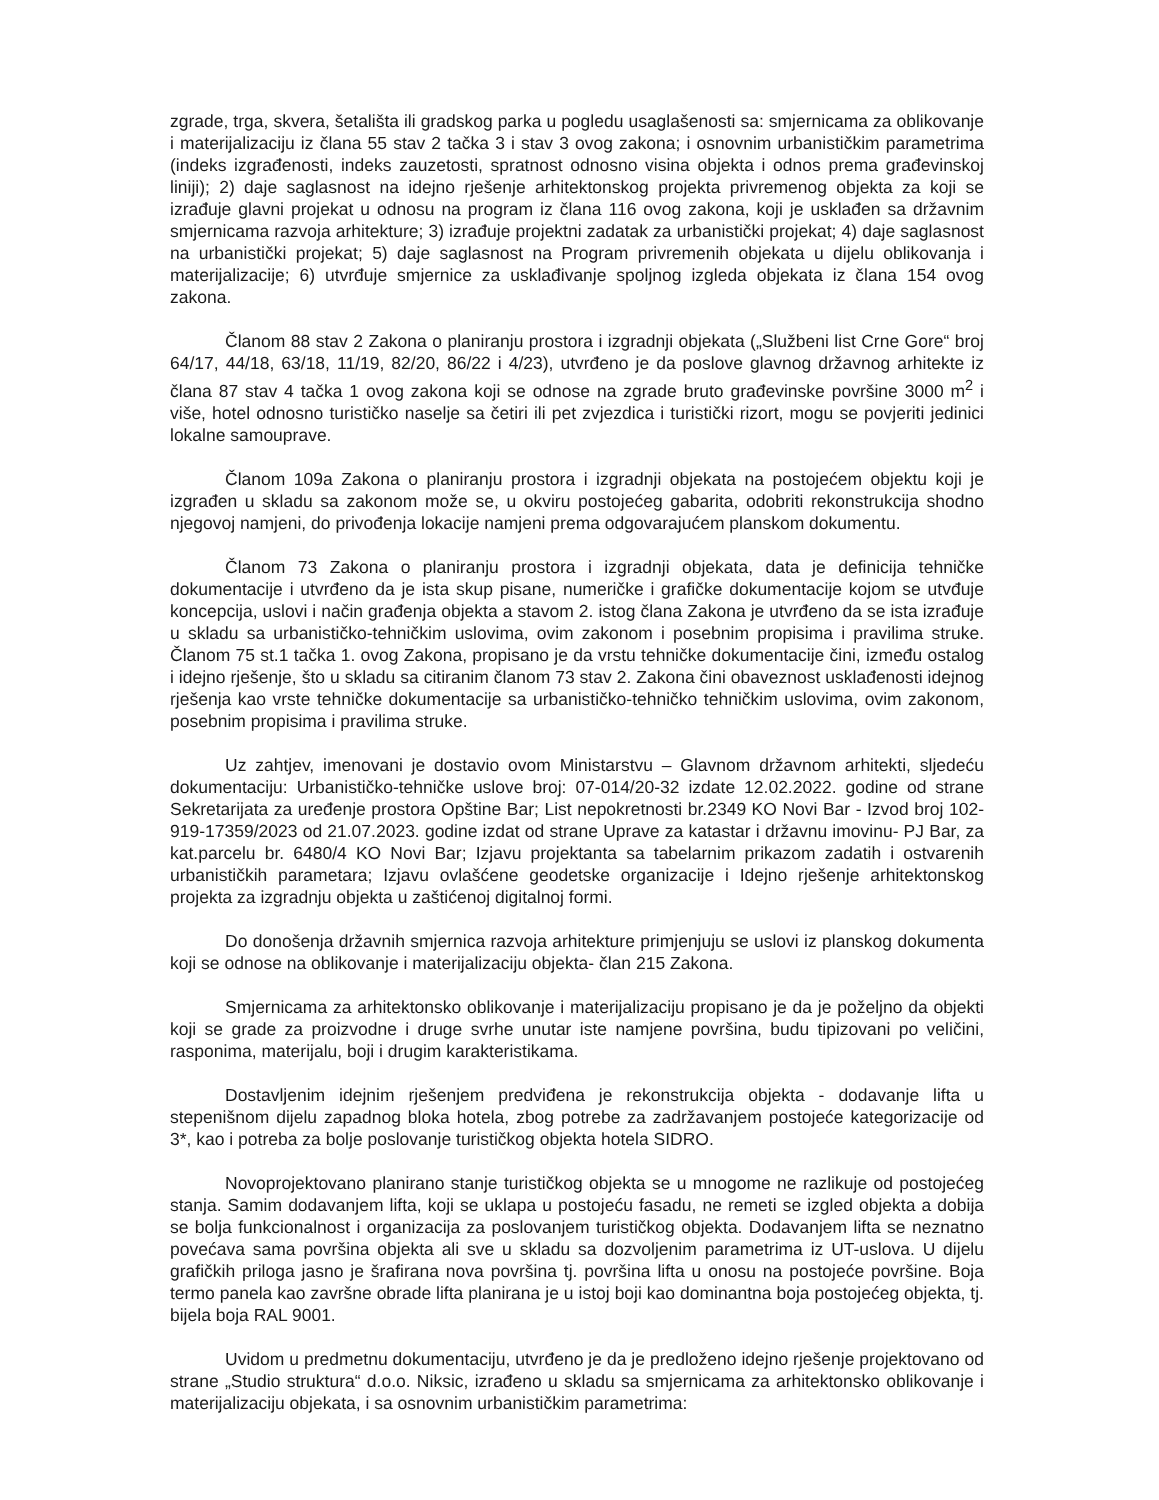zgrade, trga, skvera, šetališta ili gradskog parka u pogledu usaglašenosti sa: smjernicama za oblikovanje i materijalizaciju iz člana 55 stav 2 tačka 3 i stav 3 ovog zakona; i osnovnim urbanističkim parametrima (indeks izgrađenosti, indeks zauzetosti, spratnost odnosno visina objekta i odnos prema građevinskoj liniji); 2) daje saglasnost na idejno rješenje arhitektonskog projekta privremenog objekta za koji se izrađuje glavni projekat u odnosu na program iz člana 116 ovog zakona, koji je usklađen sa državnim smjernicama razvoja arhitekture; 3) izrađuje projektni zadatak za urbanistički projekat; 4) daje saglasnost na urbanistički projekat; 5) daje saglasnost na Program privremenih objekata u dijelu oblikovanja i materijalizacije; 6) utvrđuje smjernice za usklađivanje spoljnog izgleda objekata iz člana 154 ovog zakona.
Članom 88 stav 2 Zakona o planiranju prostora i izgradnji objekata („Službeni list Crne Gore“ broj 64/17, 44/18, 63/18, 11/19, 82/20, 86/22 i 4/23), utvrđeno je da poslove glavnog državnog arhitekte iz člana 87 stav 4 tačka 1 ovog zakona koji se odnose na zgrade bruto građevinske površine 3000 m<sup>2</sup> i više, hotel odnosno turističko naselje sa četiri ili pet zvjezdica i turistički rizort, mogu se povjeriti jedinici lokalne samouprave.
Članom 109a Zakona o planiranju prostora i izgradnji objekata na postojećem objektu koji je izgrađen u skladu sa zakonom može se, u okviru postojećeg gabarita, odobriti rekonstrukcija shodno njegovoj namjeni, do privođenja lokacije namjeni prema odgovarajućem planskom dokumentu.
Članom 73 Zakona o planiranju prostora i izgradnji objekata, data je definicija tehničke dokumentacije i utvrđeno da je ista skup pisane, numeričke i grafičke dokumentacije kojom se utvđuje koncepcija, uslovi i način građenja objekta a stavom 2. istog člana Zakona je utvrđeno da se ista izrađuje u skladu sa urbanističko-tehničkim uslovima, ovim zakonom i posebnim propisima i pravilima struke. Članom 75 st.1 tačka 1. ovog Zakona, propisano je da vrstu tehničke dokumentacije čini, između ostalog i idejno rješenje, što u skladu sa citiranim članom 73 stav 2. Zakona čini obaveznost usklađenosti idejnog rješenja kao vrste tehničke dokumentacije sa urbanističko-tehničko tehničkim uslovima, ovim zakonom, posebnim propisima i pravilima struke.
Uz zahtjev, imenovani je dostavio ovom Ministarstvu – Glavnom državnom arhitekti, sljedeću dokumentaciju: Urbanističko-tehničke uslove broj: 07-014/20-32 izdate 12.02.2022. godine od strane Sekretarijata za uređenje prostora Opštine Bar; List nepokretnosti br.2349 KO Novi Bar - Izvod broj 102-919-17359/2023 od 21.07.2023. godine izdat od strane Uprave za katastar i državnu imovinu- PJ Bar, za kat.parcelu br. 6480/4 KO Novi Bar; Izjavu projektanta sa tabelarnim prikazom zadatih i ostvarenih urbanističkih parametara; Izjavu ovlašćene geodetske organizacije i Idejno rješenje arhitektonskog projekta za izgradnju objekta u zaštićenoj digitalnoj formi.
Do donošenja državnih smjernica razvoja arhitekture primjenjuju se uslovi iz planskog dokumenta koji se odnose na oblikovanje i materijalizaciju objekta- član 215 Zakona.
Smjernicama za arhitektonsko oblikovanje i materijalizaciju propisano je da je poželjno da objekti koji se grade za proizvodne i druge svrhe unutar iste namjene površina, budu tipizovani po veličini, rasponima, materijalu, boji i drugim karakteristikama.
Dostavljenim idejnim rješenjem predviđena je rekonstrukcija objekta - dodavanje lifta u stepenišnom dijelu zapadnog bloka hotela, zbog potrebe za zadržavanjem postojeće kategorizacije od 3*, kao i potreba za bolje poslovanje turističkog objekta hotela SIDRO.
Novoprojektovano planirano stanje turističkog objekta se u mnogome ne razlikuje od postojećeg stanja. Samim dodavanjem lifta, koji se uklapa u postojeću fasadu, ne remeti se izgled objekta a dobija se bolja funkcionalnost i organizacija za poslovanjem turističkog objekta. Dodavanjem lifta se neznatno povećava sama površina objekta ali sve u skladu sa dozvoljenim parametrima iz UT-uslova. U dijelu grafičkih priloga jasno je šrafirana nova površina tj. površina lifta u onosu na postojeće površine. Boja termo panela kao završne obrade lifta planirana je u istoj boji kao dominantna boja postojećeg objekta, tj. bijela boja RAL 9001.
Uvidom u predmetnu dokumentaciju, utvrđeno je da je predloženo idejno rješenje projektovano od strane „Studio struktura“ d.o.o. Niksic, izrađeno u skladu sa smjernicama za arhitektonsko oblikovanje i materijalizaciju objekata, i sa osnovnim urbanističkim parametrima: